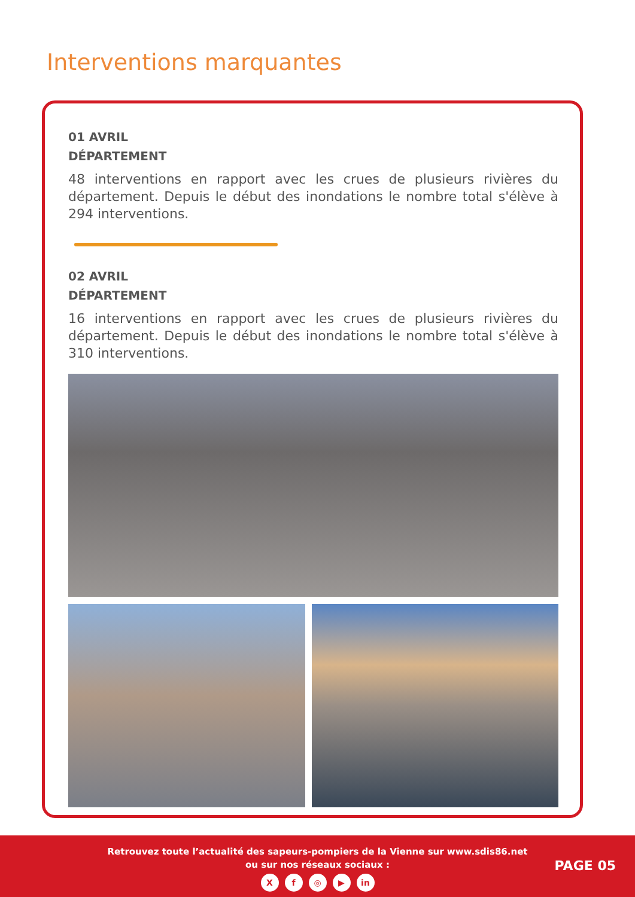Interventions marquantes
01 AVRIL
DÉPARTEMENT
48 interventions en rapport avec les crues de plusieurs rivières du département. Depuis le début des inondations le nombre total s'élève à 294 interventions.
02 AVRIL
DÉPARTEMENT
16 interventions en rapport avec les crues de plusieurs rivières du département. Depuis le début des inondations le nombre total s'élève à 310 interventions.
Retrouvez toute l’actualité des sapeurs-pompiers de la Vienne sur www.sdis86.net
ou sur nos réseaux sociaux :
Xf ◎ ▶ in
PAGE 05